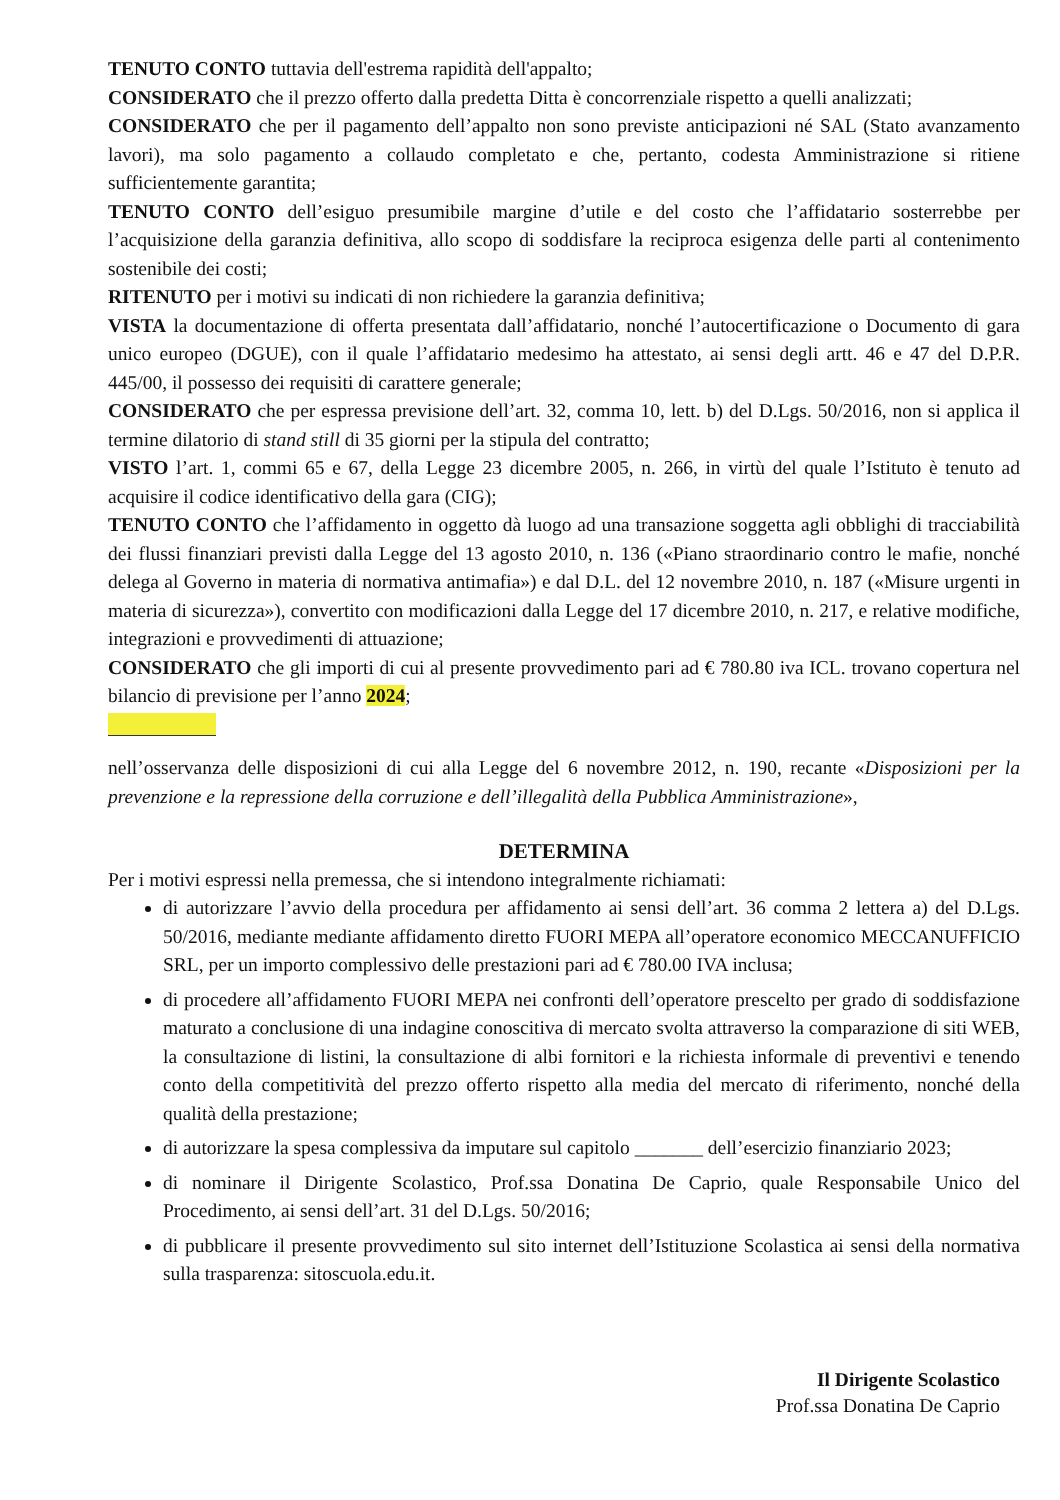TENUTO CONTO tuttavia dell'estrema rapidità dell'appalto;
CONSIDERATO che il prezzo offerto dalla predetta Ditta è concorrenziale rispetto a quelli analizzati;
CONSIDERATO che per il pagamento dell’appalto non sono previste anticipazioni né SAL (Stato avanzamento lavori), ma solo pagamento a collaudo completato e che, pertanto, codesta Amministrazione si ritiene sufficientemente garantita;
TENUTO CONTO dell’esiguo presumibile margine d’utile e del costo che l’affidatario sosterrebbe per l’acquisizione della garanzia definitiva, allo scopo di soddisfare la reciproca esigenza delle parti al contenimento sostenibile dei costi;
RITENUTO per i motivi su indicati di non richiedere la garanzia definitiva;
VISTA la documentazione di offerta presentata dall’affidatario, nonché l’autocertificazione o Documento di gara unico europeo (DGUE), con il quale l’affidatario medesimo ha attestato, ai sensi degli artt. 46 e 47 del D.P.R. 445/00, il possesso dei requisiti di carattere generale;
CONSIDERATO che per espressa previsione dell’art. 32, comma 10, lett. b) del D.Lgs. 50/2016, non si applica il termine dilatorio di stand still di 35 giorni per la stipula del contratto;
VISTO l’art. 1, commi 65 e 67, della Legge 23 dicembre 2005, n. 266, in virtù del quale l’Istituto è tenuto ad acquisire il codice identificativo della gara (CIG);
TENUTO CONTO che l’affidamento in oggetto dà luogo ad una transazione soggetta agli obblighi di tracciabilità dei flussi finanziari previsti dalla Legge del 13 agosto 2010, n. 136 («Piano straordinario contro le mafie, nonché delega al Governo in materia di normativa antimafia») e dal D.L. del 12 novembre 2010, n. 187 («Misure urgenti in materia di sicurezza»), convertito con modificazioni dalla Legge del 17 dicembre 2010, n. 217, e relative modifiche, integrazioni e provvedimenti di attuazione;
CONSIDERATO che gli importi di cui al presente provvedimento pari ad € 780.80 iva ICL. trovano copertura nel bilancio di previsione per l’anno 2024;
nell’osservanza delle disposizioni di cui alla Legge del 6 novembre 2012, n. 190, recante «Disposizioni per la prevenzione e la repressione della corruzione e dell’illegalità della Pubblica Amministrazione»,
DETERMINA
Per i motivi espressi nella premessa, che si intendono integralmente richiamati:
di autorizzare l’avvio della procedura per affidamento ai sensi dell’art. 36 comma 2 lettera a) del D.Lgs. 50/2016, mediante mediante affidamento diretto FUORI MEPA all’operatore economico MECCANUFFICIO SRL, per un importo complessivo delle prestazioni pari ad € 780.00 IVA inclusa;
di procedere all’affidamento FUORI MEPA nei confronti dell’operatore prescelto per grado di soddisfazione maturato a conclusione di una indagine conoscitiva di mercato svolta attraverso la comparazione di siti WEB, la consultazione di listini, la consultazione di albi fornitori e la richiesta informale di preventivi e tenendo conto della competitività del prezzo offerto rispetto alla media del mercato di riferimento, nonché della qualità della prestazione;
di autorizzare la spesa complessiva da imputare sul capitolo _______ dell’esercizio finanziario 2023;
di nominare il Dirigente Scolastico, Prof.ssa Donatina De Caprio, quale Responsabile Unico del Procedimento, ai sensi dell’art. 31 del D.Lgs. 50/2016;
di pubblicare il presente provvedimento sul sito internet dell’Istituzione Scolastica ai sensi della normativa sulla trasparenza: sitoscuola.edu.it.
Il Dirigente Scolastico
Prof.ssa Donatina De Caprio